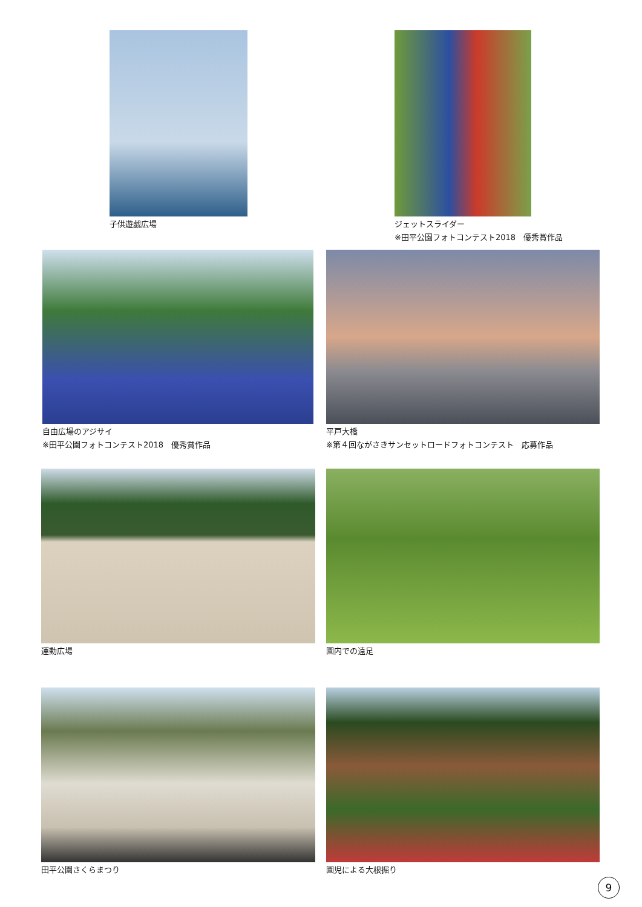子供遊戯広場
ジェットスライダー
※田平公園フォトコンテスト2018　優秀賞作品
自由広場のアジサイ
※田平公園フォトコンテスト2018　優秀賞作品
平戸大橋
※第４回ながさきサンセットロードフォトコンテスト　応募作品
運動広場 園内での遠足
田平公園さくらまつり 園児による大根掘り
9